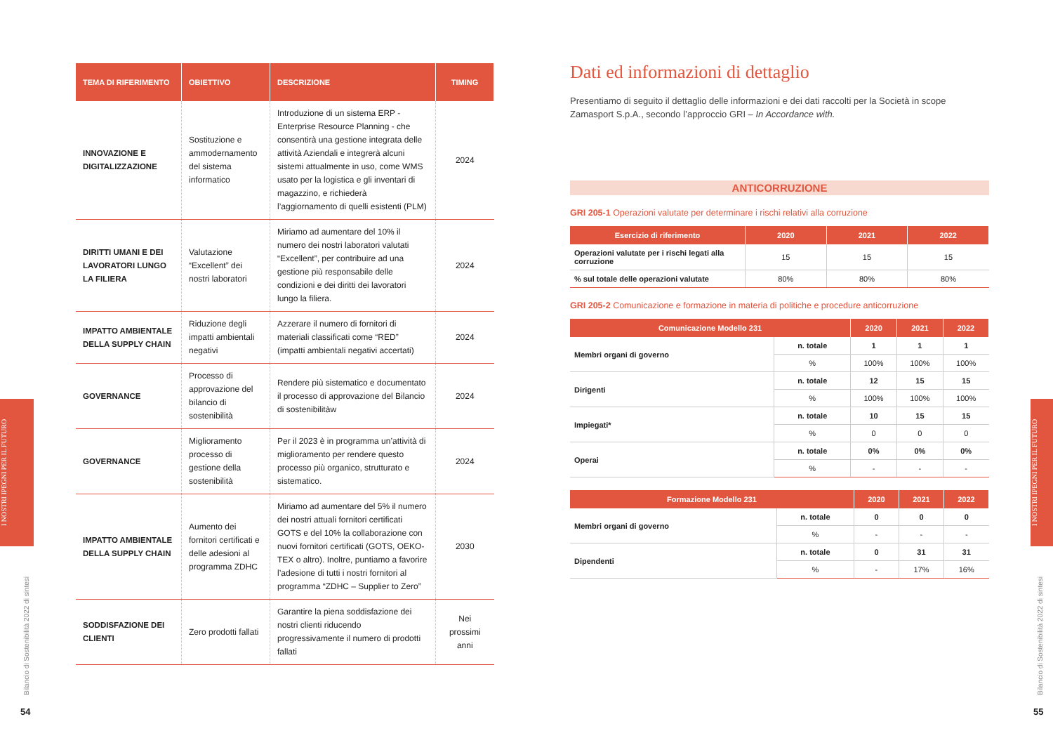I NOSTRI IPEGNI PER IL FUTURO
Bilancio di Sostenibilità 2022 di sintesi
54
I NOSTRI IPEGNI PER IL FUTURO
Bilancio di Sostenibilità 2022 di sintesi
55
| TEMA DI RIFERIMENTO | OBIETTIVO | DESCRIZIONE | TIMING |
| --- | --- | --- | --- |
| INNOVAZIONE E DIGITALIZZAZIONE | Sostituzione e ammodernamento del sistema informatico | Introduzione di un sistema ERP - Enterprise Resource Planning - che consentirà una gestione integrata delle attività Aziendali e integrerà alcuni sistemi attualmente in uso, come WMS usato per la logistica e gli inventari di magazzino, e richiederà l’aggiornamento di quelli esistenti (PLM) | 2024 |
| DIRITTI UMANI E DEI LAVORATORI LUNGO LA FILIERA | Valutazione “Excellent” dei nostri laboratori | Miriamo ad aumentare del 10% il numero dei nostri laboratori valutati “Excellent”, per contribuire ad una gestione più responsabile delle condizioni e dei diritti dei lavoratori lungo la filiera. | 2024 |
| IMPATTO AMBIENTALE DELLA SUPPLY CHAIN | Riduzione degli impatti ambientali negativi | Azzerare il numero di fornitori di materiali classificati come “RED” (impatti ambientali negativi accertati) | 2024 |
| GOVERNANCE | Processo di approvazione del bilancio di sostenibilità | Rendere più sistematico e documentato il processo di approvazione del Bilancio di sostenibilitàw | 2024 |
| GOVERNANCE | Miglioramento processo di gestione della sostenibilità | Per il 2023 è in programma un’attività di miglioramento per rendere questo processo più organico, strutturato e sistematico. | 2024 |
| IMPATTO AMBIENTALE DELLA SUPPLY CHAIN | Aumento dei fornitori certificati e delle adesioni al programma ZDHC | Miriamo ad aumentare del 5% il numero dei nostri attuali fornitori certificati GOTS e del 10% la collaborazione con nuovi fornitori certificati (GOTS, OEKO-TEX o altro). Inoltre, puntiamo a favorire l’adesione di tutti i nostri fornitori al programma “ZDHC – Supplier to Zero” | 2030 |
| SODDISFAZIONE DEI CLIENTI | Zero prodotti fallati | Garantire la piena soddisfazione dei nostri clienti riducendo progressivamente il numero di prodotti fallati | Nei prossimi anni |
Dati ed informazioni di dettaglio
Presentiamo di seguito il dettaglio delle informazioni e dei dati raccolti per la Società in scope Zamasport S.p.A., secondo l’approccio GRI – In Accordance with.
ANTICORRUZIONE
GRI 205-1 Operazioni valutate per determinare i rischi relativi alla corruzione
| Esercizio di riferimento | 2020 | 2021 | 2022 |
| --- | --- | --- | --- |
| Operazioni valutate per i rischi legati alla corruzione | 15 | 15 | 15 |
| % sul totale delle operazioni valutate | 80% | 80% | 80% |
GRI 205-2 Comunicazione e formazione in materia di politiche e procedure anticorruzione
| Comunicazione Modello 231 | | 2020 | 2021 | 2022 |
| --- | --- | --- | --- | --- |
| Membri organi di governo | n. totale | 1 | 1 | 1 |
| | % | 100% | 100% | 100% |
| Dirigenti | n. totale | 12 | 15 | 15 |
| | % | 100% | 100% | 100% |
| Impiegati* | n. totale | 10 | 15 | 15 |
| | % | 0 | 0 | 0 |
| Operai | n. totale | 0% | 0% | 0% |
| | % | - | - | - |
| Formazione Modello 231 | | 2020 | 2021 | 2022 |
| --- | --- | --- | --- | --- |
| Membri organi di governo | n. totale | 0 | 0 | 0 |
| | % | - | - | - |
| Dipendenti | n. totale | 0 | 31 | 31 |
| | % | - | 17% | 16% |